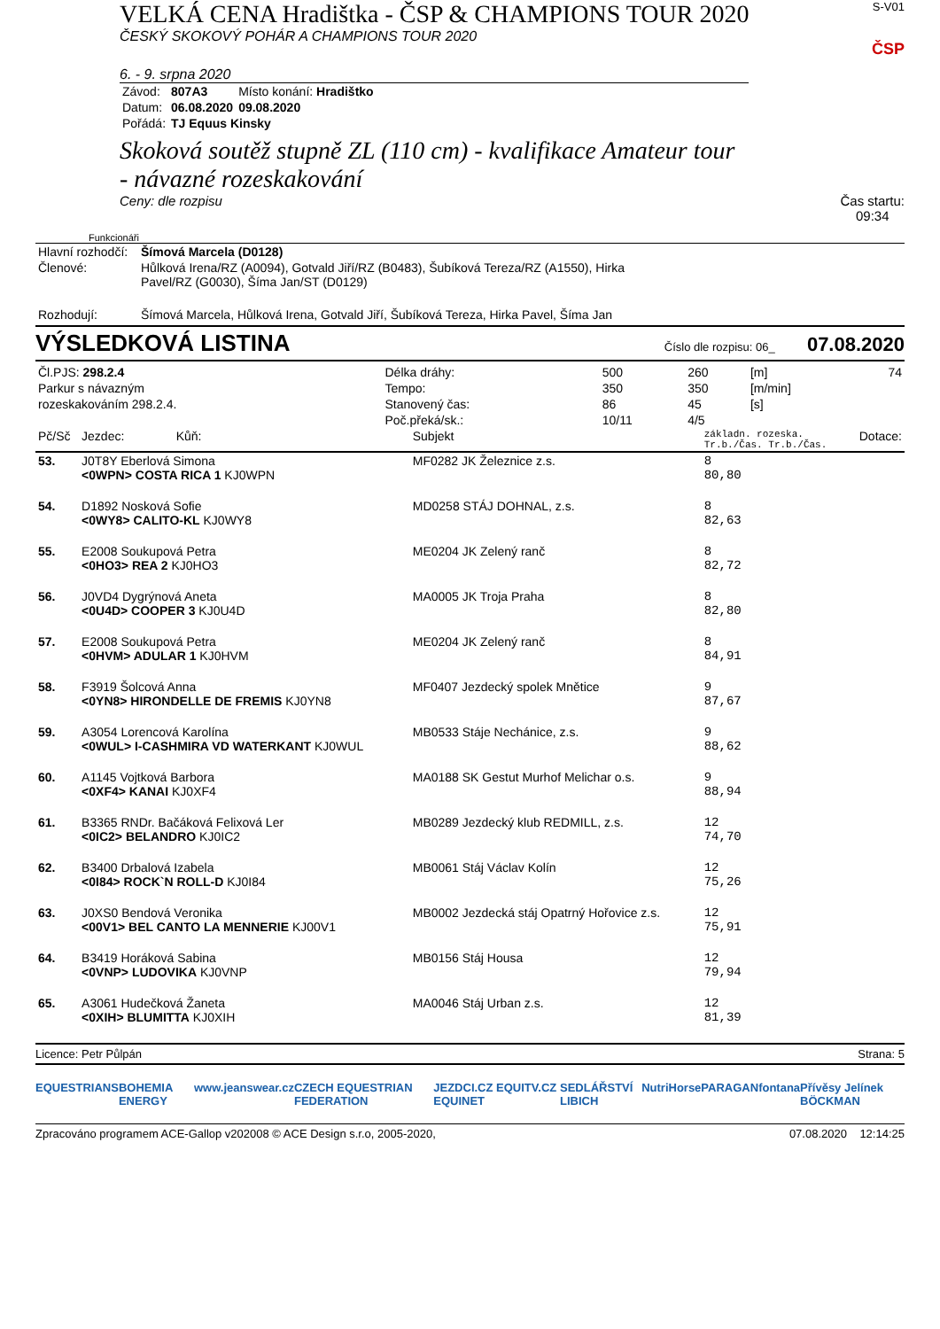VELKÁ CENA Hradištka - ČSP & CHAMPIONS TOUR 2020
ČESKÝ SKOKOVÝ POHÁR A CHAMPIONS TOUR 2020
6. - 9. srpna 2020
| Závod: | 807A3 | Místo konání: Hradištko |
| Datum: | 06.08.2020 | 09.08.2020 |
| Pořádá: | TJ Equus Kinsky | |
S-V01
ČSP
Skoková soutěž stupně ZL (110 cm) - kvalifikace Amateur tour
- návazné rozeskakování
Ceny: dle rozpisu Čas startu:
09:34
Funkcionáři
| Hlavní rozhodčí: | Šímová Marcela (D0128) |
| Členové: | Hůlková Irena/RZ (A0094), Gotvald Jiří/RZ (B0483), Šubíková Tereza/RZ (A1550), Hirka Pavel/RZ (G0030), Šíma Jan/ST (D0129) |
| Rozhodují: | Šímová Marcela, Hůlková Irena, Gotvald Jiří, Šubíková Tereza, Hirka Pavel, Šíma Jan |
VÝSLEDKOVÁ LISTINA Číslo dle rozpisu: 06_ 07.08.2020
| Čl.PJS: 298.2.4 | Délka dráhy: | 500 | 260 | [m] | 74 |
| Parkur s návazným | Tempo: | 350 | 350 | [m/min] | |
| rozeskakováním 298.2.4. | Stanovený čas: | 86 | 45 | [s] | |
| | Poč.překá/sk.: | 10/11 | 4/5 | | |
| Pč/Sč | Jezdec: Kůň: | Subjekt | základn. rozeska. Tr.b./Čas. Tr.b./Čas. | Dotace: |
| --- | --- | --- | --- | --- |
| 53. | J0T8Y Eberlová Simona <0WPN> COSTA RICA 1 KJ0WPN | MF0282 JK Železnice z.s. | 8 80,80 | |
| 54. | D1892 Nosková Sofie <0WY8> CALITO-KL KJ0WY8 | MD0258 STÁJ DOHNAL, z.s. | 8 82,63 | |
| 55. | E2008 Soukupová Petra <0HO3> REA 2 KJ0HO3 | ME0204 JK Zelený ranč | 8 82,72 | |
| 56. | J0VD4 Dygrýnová Aneta <0U4D> COOPER 3 KJ0U4D | MA0005 JK Troja Praha | 8 82,80 | |
| 57. | E2008 Soukupová Petra <0HVM> ADULAR 1 KJ0HVM | ME0204 JK Zelený ranč | 8 84,91 | |
| 58. | F3919 Šolcová Anna <0YN8> HIRONDELLE DE FREMIS KJ0YN8 | MF0407 Jezdecký spolek Mnětice | 9 87,67 | |
| 59. | A3054 Lorencová Karolína <0WUL> I-CASHMIRA VD WATERKANT KJ0WUL | MB0533 Stáje Nechánice, z.s. | 9 88,62 | |
| 60. | A1145 Vojtková Barbora <0XF4> KANAI KJ0XF4 | MA0188 SK Gestut Murhof Melichar o.s. | 9 88,94 | |
| 61. | B3365 RNDr. Bačáková Felixová Ler <0IC2> BELANDRO KJ0IC2 | MB0289 Jezdecký klub REDMILL, z.s. | 12 74,70 | |
| 62. | B3400 Drbalová Izabela <0I84> ROCK`N ROLL-D KJ0I84 | MB0061 Stáj Václav Kolín | 12 75,26 | |
| 63. | J0XS0 Bendová Veronika <00V1> BEL CANTO LA MENNERIE KJ00V1 | MB0002 Jezdecká stáj Opatrný Hořovice z.s. | 12 75,91 | |
| 64. | B3419 Horáková Sabina <0VNP> LUDOVIKA KJ0VNP | MB0156 Stáj Housa | 12 79,94 | |
| 65. | A3061 Hudečková Žaneta <0XIH> BLUMITTA KJ0XIH | MA0046 Stáj Urban z.s. | 12 81,39 | |
Licence: Petr Půlpán Strana: 5
EQUESTRIANS BOHEMIA ENERGY www.jeanswear.cz CZECH EQUESTRIAN FEDERATION JEZDCI.CZ EQUITV.CZ EQUINET SEDLÁŘSTVÍ LIBICH NutriHorse PARAGAN fontana Přívěsy Jelínek BÖCKMAN
Zpracováno programem ACE-Gallop v202008 © ACE Design s.r.o, 2005-2020, 07.08.2020 12:14:25